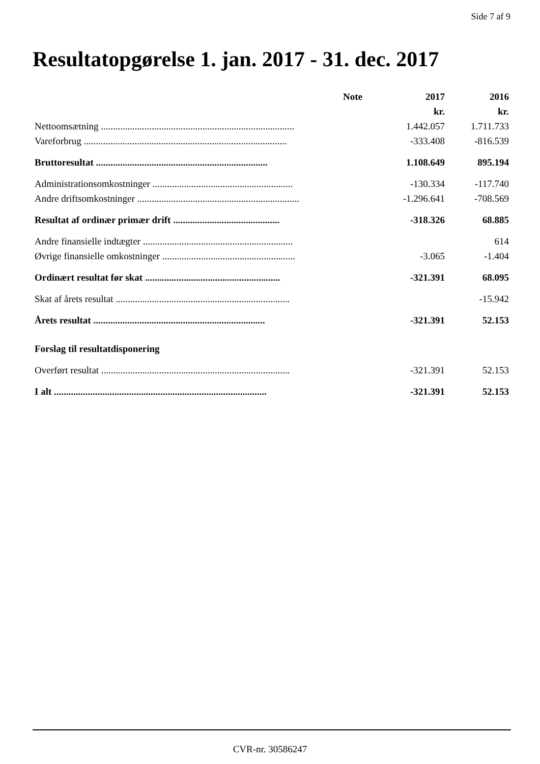Side 7 af 9
Resultatopgørelse 1. jan. 2017 - 31. dec. 2017
| | Note | 2017 | 2016 |
| --- | --- | --- | --- |
| | | kr. | kr. |
| Nettoomsætning ................................................................................ | | 1.442.057 | 1.711.733 |
| Vareforbrug .................................................................................... | | -333.408 | -816.539 |
| Bruttoresultat ....................................................................... | | 1.108.649 | 895.194 |
| Administrationsomkostninger .......................................................... | | -130.334 | -117.740 |
| Andre driftsomkostninger ................................................................... | | -1.296.641 | -708.569 |
| Resultat af ordinær primær drift ............................................ | | -318.326 | 68.885 |
| Andre finansielle indtægter .............................................................. | | | 614 |
| Øvrige finansielle omkostninger ....................................................... | | -3.065 | -1.404 |
| Ordinært resultat før skat ........................................................ | | -321.391 | 68.095 |
| Skat af årets resultat ........................................................................ | | | -15.942 |
| Årets resultat ....................................................................... | | -321.391 | 52.153 |
| Forslag til resultatdisponering | | | |
| Overført resultat .............................................................................. | | -321.391 | 52.153 |
| I alt ........................................................................................ | | -321.391 | 52.153 |
CVR-nr. 30586247